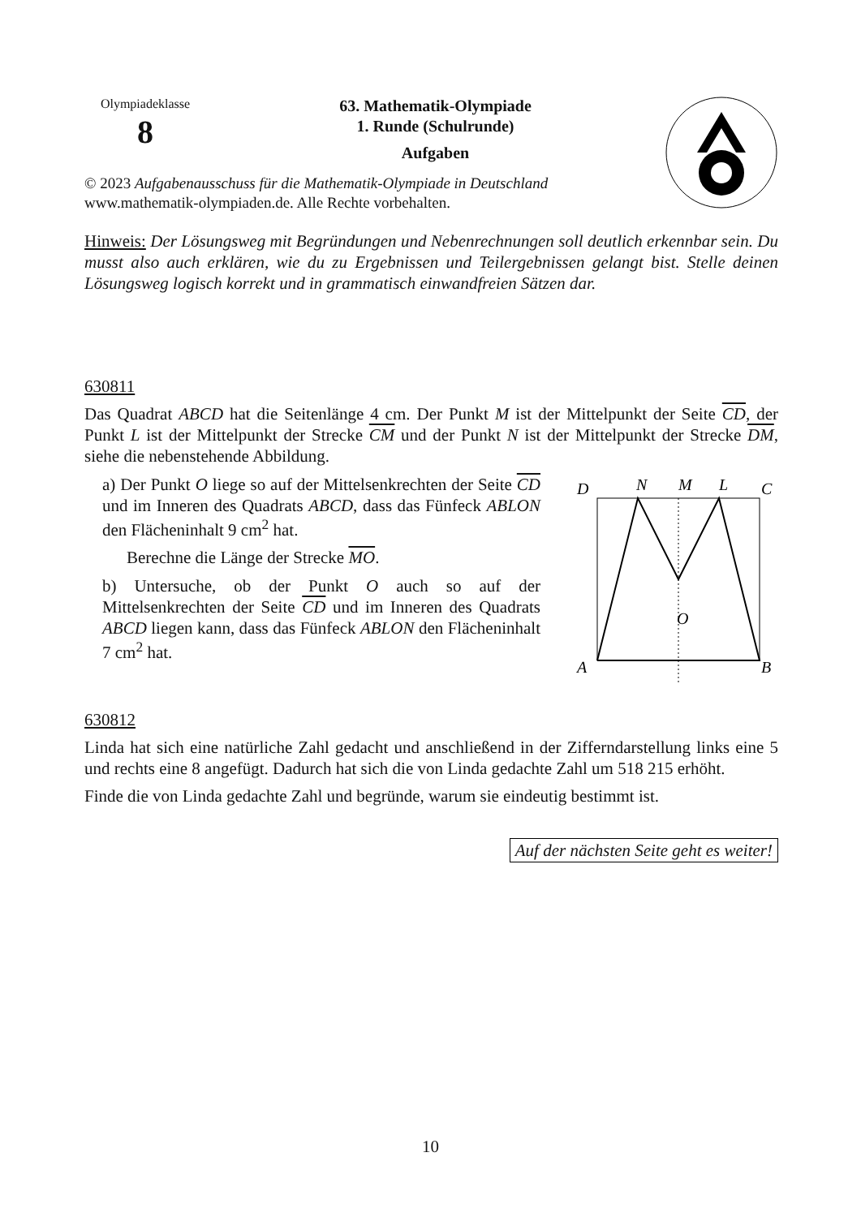Olympiadeklasse
8
63. Mathematik-Olympiade
1. Runde (Schulrunde)
Aufgaben
© 2023 Aufgabenausschuss für die Mathematik-Olympiade in Deutschland
www.mathematik-olympiaden.de. Alle Rechte vorbehalten.
Hinweis: Der Lösungsweg mit Begründungen und Nebenrechnungen soll deutlich erkennbar sein. Du musst also auch erklären, wie du zu Ergebnissen und Teilergebnissen gelangt bist. Stelle deinen Lösungsweg logisch korrekt und in grammatisch einwandfreien Sätzen dar.
630811
Das Quadrat ABCD hat die Seitenlänge 4 cm. Der Punkt M ist der Mittelpunkt der Seite CD, der Punkt L ist der Mittelpunkt der Strecke CM und der Punkt N ist der Mittelpunkt der Strecke DM, siehe die nebenstehende Abbildung.
a) Der Punkt O liege so auf der Mittelsenkrechten der Seite CD und im Inneren des Quadrats ABCD, dass das Fünfeck ABLON den Flächeninhalt 9 cm<sup>2</sup> hat.
Berechne die Länge der Strecke MO.
b) Untersuche, ob der Punkt O auch so auf der Mittelsenkrechten der Seite CD und im Inneren des Quadrats ABCD liegen kann, dass das Fünfeck ABLON den Flächeninhalt 7 cm<sup>2</sup> hat.
D
N
M
L
C
O
A
B
630812
Linda hat sich eine natürliche Zahl gedacht und anschließend in der Zifferndarstellung links eine 5 und rechts eine 8 angefügt. Dadurch hat sich die von Linda gedachte Zahl um 518 215 erhöht.
Finde die von Linda gedachte Zahl und begründe, warum sie eindeutig bestimmt ist.
Auf der nächsten Seite geht es weiter!
10